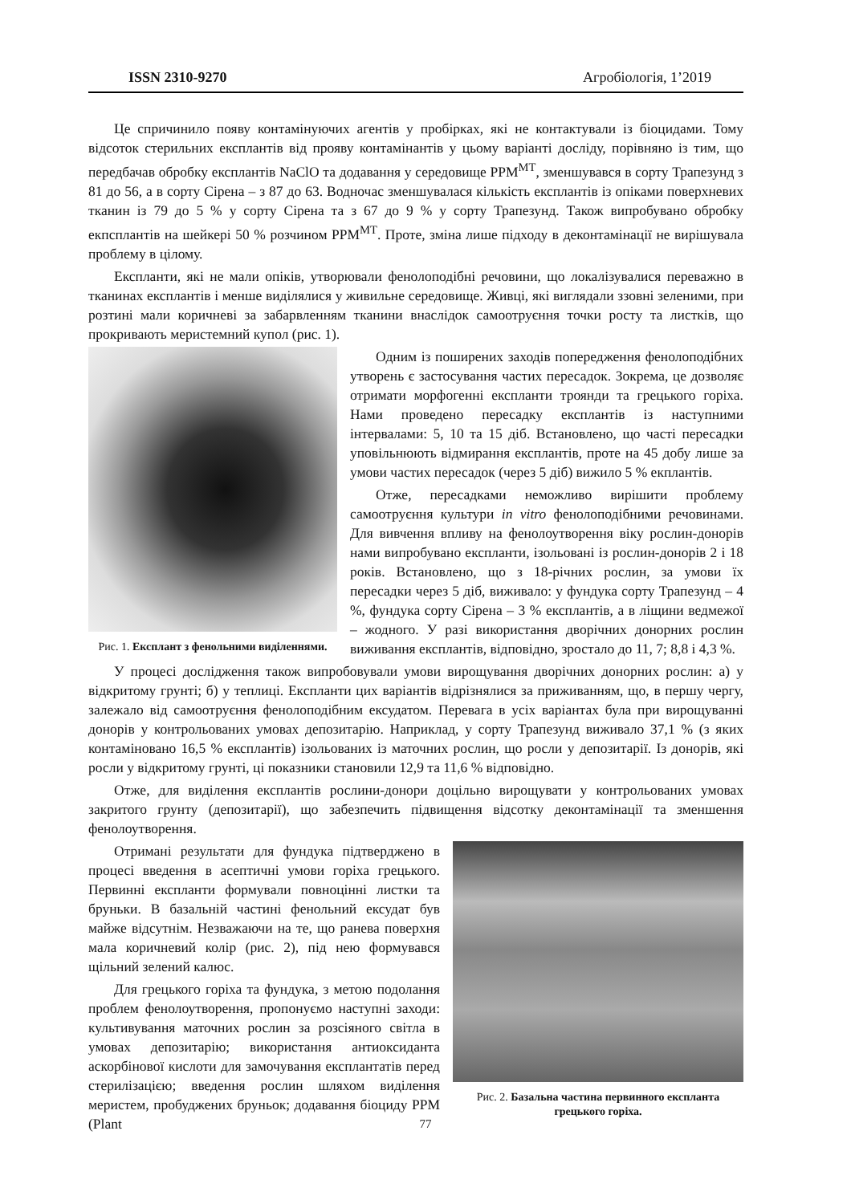ISSN 2310-9270 Агробіологія, 1’2019
Це спричинило появу контамінуючих агентів у пробірках, які не контактували із біоцидами. Тому відсоток стерильних експлантів від прояву контамінантів у цьому варіанті досліду, порівняно із тим, що передбачав обробку експлантів NaClO та додавання у середовище PPM<sup>МТ</sup>, зменшувався в сорту Трапезунд з 81 до 56, а в сорту Сірена – з 87 до 63. Водночас зменшувалася кількість експлантів із опіками поверхневих тканин із 79 до 5 % у сорту Сірена та з 67 до 9 % у сорту Трапезунд. Також випробувано обробку екпсплантів на шейкері 50 % розчином PPM<sup>МТ</sup>. Проте, зміна лише підходу в деконтамінації не вирішувала проблему в цілому.
Експланти, які не мали опіків, утворювали фенолоподібні речовини, що локалізувалися переважно в тканинах експлантів і менше виділялися у живильне середовище. Живці, які виглядали ззовні зеленими, при розтині мали коричневі за забарвленням тканини внаслідок самоотруєння точки росту та листків, що прокривають меристемний купол (рис. 1).
Рис. 1. Експлант з фенольними виділеннями.
Одним із поширених заходів попередження фенолоподібних утворень є застосування частих пересадок. Зокрема, це дозволяє отримати морфогенні експланти троянди та грецького горіха. Нами проведено пересадку експлантів із наступними інтервалами: 5, 10 та 15 діб. Встановлено, що часті пересадки уповільнюють відмирання експлантів, проте на 45 добу лише за умови частих пересадок (через 5 діб) вижило 5 % екплантів.
Отже, пересадками неможливо вирішити проблему самоотруєння культури in vitro фенолоподібними речовинами. Для вивчення впливу на фенолоутворення віку рослин-донорів нами випробувано експланти, ізольовані із рослин-донорів 2 і 18 років. Встановлено, що з 18-річних рослин, за умови їх пересадки через 5 діб, виживало: у фундука сорту Трапезунд – 4 %, фундука сорту Сірена – 3 % експлантів, а в ліщини ведмежої – жодного. У разі використання дворічних донорних рослин виживання експлантів, відповідно, зростало до 11, 7; 8,8 і 4,3 %.
У процесі дослідження також випробовували умови вирощування дворічних донорних рослин: а) у відкритому грунті; б) у теплиці. Експланти цих варіантів відрізнялися за приживанням, що, в першу чергу, залежало від самоотруєння фенолоподібним ексудатом. Перевага в усіх варіантах була при вирощуванні донорів у контрольованих умовах депозитарію. Наприклад, у сорту Трапезунд виживало 37,1 % (з яких контаміновано 16,5 % експлантів) ізольованих із маточних рослин, що росли у депозитарії. Із донорів, які росли у відкритому грунті, ці показники становили 12,9 та 11,6 % відповідно.
Отже, для виділення експлантів рослини-донори доцільно вирощувати у контрольованих умовах закритого грунту (депозитарії), що забезпечить підвищення відсотку деконтамінації та зменшення фенолоутворення.
Рис. 2. Базальна частина первинного експланта грецького горіха.
Отримані результати для фундука підтверджено в процесі введення в асептичні умови горіха грецького. Первинні експланти формували повноцінні листки та бруньки. В базальній частині фенольний ексудат був майже відсутнім. Незважаючи на те, що ранева поверхня мала коричневий колір (рис. 2), під нею формувався щільний зелений калюс.
Для грецького горіха та фундука, з метою подолання проблем фенолоутворення, пропонуємо наступні заходи: культивування маточних рослин за розсіяного світла в умовах депозитарію; використання антиоксиданта аскорбінової кислоти для замочування експлантатів перед стерилізацією; введення рослин шляхом виділення меристем, пробуджених бруньок; додавання біоциду PPM (Plant
77